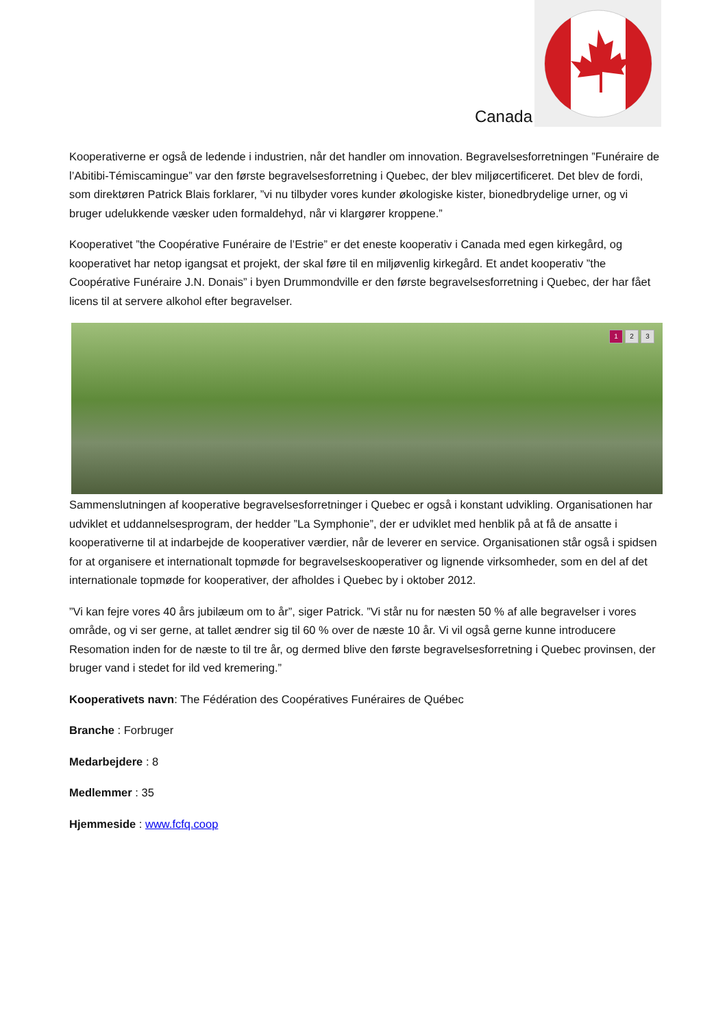Canada
Kooperativerne er også de ledende i industrien, når det handler om innovation. Begravelsesforretningen ”Funéraire de l’Abitibi-Témiscamingue” var den første begravelsesforretning i Quebec, der blev miljøcertificeret. Det blev de fordi, som direktøren Patrick Blais forklarer, ”vi nu tilbyder vores kunder økologiske kister, bionedbrydelige urner, og vi bruger udelukkende væsker uden formaldehyd, når vi klargører kroppene.”
Kooperativet ”the Coopérative Funéraire de l’Estrie” er det eneste kooperativ i Canada med egen kirkegård, og kooperativet har netop igangsat et projekt, der skal føre til en miljøvenlig kirkegård. Et andet kooperativ ”the Coopérative Funéraire J.N. Donais” i byen Drummondville er den første begravelsesforretning i Quebec, der har fået licens til at servere alkohol efter begravelser.
1 2 3
Sammenslutningen af kooperative begravelsesforretninger i Quebec er også i konstant udvikling. Organisationen har udviklet et uddannelsesprogram, der hedder ”La Symphonie”, der er udviklet med henblik på at få de ansatte i kooperativerne til at indarbejde de kooperativer værdier, når de leverer en service. Organisationen står også i spidsen for at organisere et internationalt topmøde for begravelseskooperativer og lignende virksomheder, som en del af det internationale topmøde for kooperativer, der afholdes i Quebec by i oktober 2012.
”Vi kan fejre vores 40 års jubilæum om to år”, siger Patrick. ”Vi står nu for næsten 50 % af alle begravelser i vores område, og vi ser gerne, at tallet ændrer sig til 60 % over de næste 10 år. Vi vil også gerne kunne introducere Resomation inden for de næste to til tre år, og dermed blive den første begravelsesforretning i Quebec provinsen, der bruger vand i stedet for ild ved kremering.”
Kooperativets navn: The Fédération des Coopératives Funéraires de Québec
Branche : Forbruger
Medarbejdere : 8
Medlemmer : 35
Hjemmeside : www.fcfq.coop